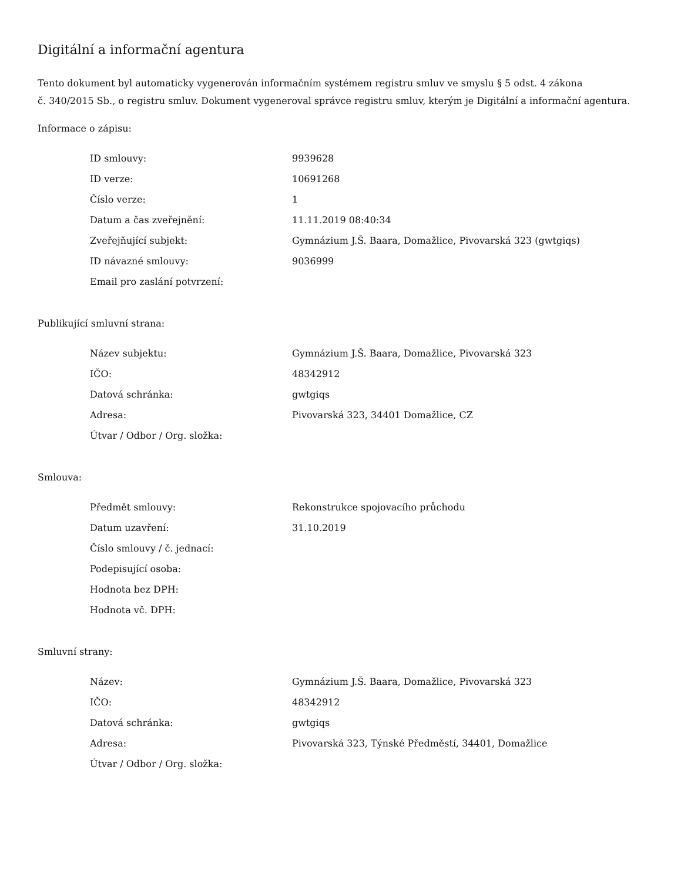Digitální a informační agentura
Tento dokument byl automaticky vygenerován informačním systémem registru smluv ve smyslu § 5 odst. 4 zákona
č. 340/2015 Sb., o registru smluv. Dokument vygeneroval správce registru smluv, kterým je Digitální a informační agentura.
Informace o zápisu:
| ID smlouvy: | 9939628 |
| ID verze: | 10691268 |
| Číslo verze: | 1 |
| Datum a čas zveřejnění: | 11.11.2019 08:40:34 |
| Zveřejňující subjekt: | Gymnázium J.Š. Baara, Domažlice, Pivovarská 323 (gwtgiqs) |
| ID návazné smlouvy: | 9036999 |
| Email pro zaslání potvrzení: | |
Publikující smluvní strana:
| Název subjektu: | Gymnázium J.Š. Baara, Domažlice, Pivovarská 323 |
| IČO: | 48342912 |
| Datová schránka: | gwtgiqs |
| Adresa: | Pivovarská 323, 34401 Domažlice, CZ |
| Útvar / Odbor / Org. složka: | |
Smlouva:
| Předmět smlouvy: | Rekonstrukce spojovacího průchodu |
| Datum uzavření: | 31.10.2019 |
| Číslo smlouvy / č. jednací: | |
| Podepisující osoba: | |
| Hodnota bez DPH: | |
| Hodnota vč. DPH: | |
Smluvní strany:
| Název: | Gymnázium J.Š. Baara, Domažlice, Pivovarská 323 |
| IČO: | 48342912 |
| Datová schránka: | gwtgiqs |
| Adresa: | Pivovarská 323, Týnské Předměstí, 34401, Domažlice |
| Útvar / Odbor / Org. složka: | |